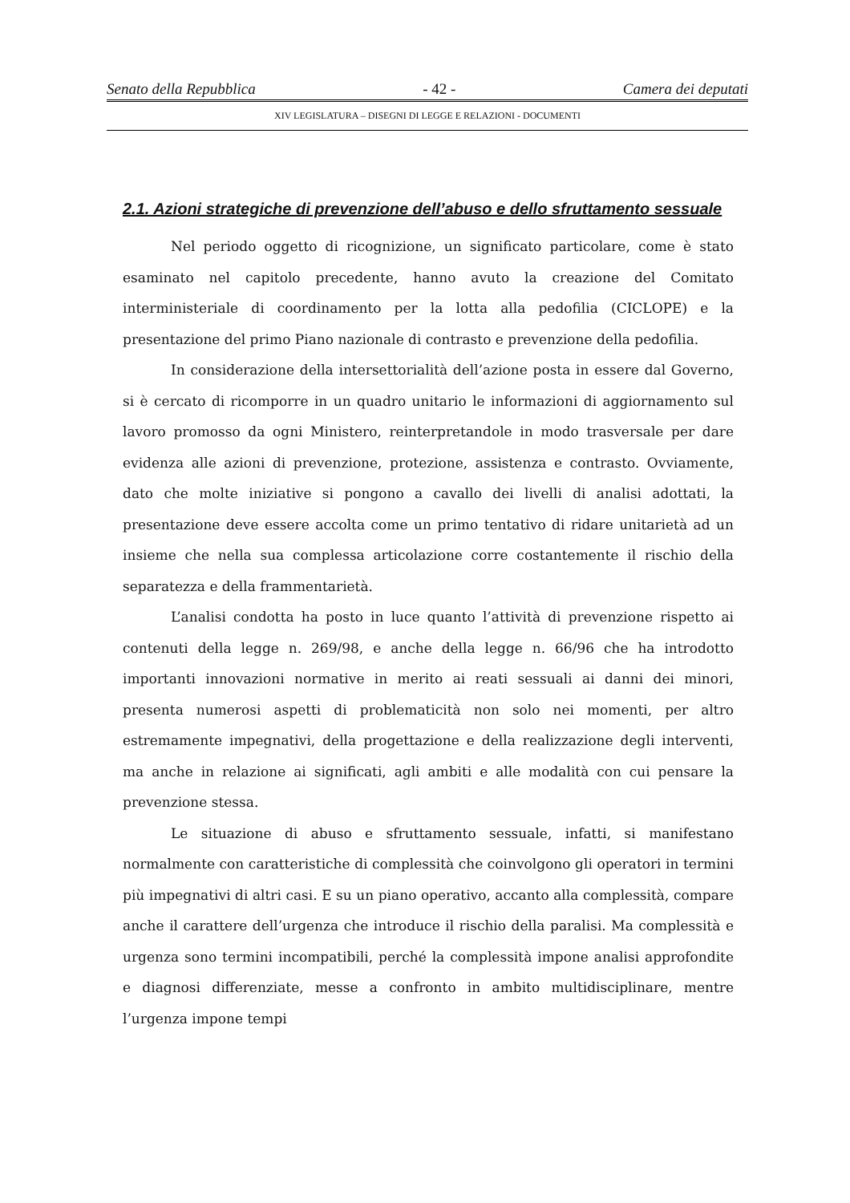Senato della Repubblica - 42 - Camera dei deputati
XIV LEGISLATURA – DISEGNI DI LEGGE E RELAZIONI - DOCUMENTI
2.1. Azioni strategiche di prevenzione dell’abuso e dello sfruttamento sessuale
Nel periodo oggetto di ricognizione, un significato particolare, come è stato esaminato nel capitolo precedente, hanno avuto la creazione del Comitato interministeriale di coordinamento per la lotta alla pedofilia (CICLOPE) e la presentazione del primo Piano nazionale di contrasto e prevenzione della pedofilia.
In considerazione della intersettorialità dell’azione posta in essere dal Governo, si è cercato di ricomporre in un quadro unitario le informazioni di aggiornamento sul lavoro promosso da ogni Ministero, reinterpretandole in modo trasversale per dare evidenza alle azioni di prevenzione, protezione, assistenza e contrasto. Ovviamente, dato che molte iniziative si pongono a cavallo dei livelli di analisi adottati, la presentazione deve essere accolta come un primo tentativo di ridare unitarietà ad un insieme che nella sua complessa articolazione corre costantemente il rischio della separatezza e della frammentarietà.
L’analisi condotta ha posto in luce quanto l’attività di prevenzione rispetto ai contenuti della legge n. 269/98, e anche della legge n. 66/96 che ha introdotto importanti innovazioni normative in merito ai reati sessuali ai danni dei minori, presenta numerosi aspetti di problematicità non solo nei momenti, per altro estremamente impegnativi, della progettazione e della realizzazione degli interventi, ma anche in relazione ai significati, agli ambiti e alle modalità con cui pensare la prevenzione stessa.
Le situazione di abuso e sfruttamento sessuale, infatti, si manifestano normalmente con caratteristiche di complessità che coinvolgono gli operatori in termini più impegnativi di altri casi. E su un piano operativo, accanto alla complessità, compare anche il carattere dell’urgenza che introduce il rischio della paralisi. Ma complessità e urgenza sono termini incompatibili, perché la complessità impone analisi approfondite e diagnosi differenziate, messe a confronto in ambito multidisciplinare, mentre l’urgenza impone tempi